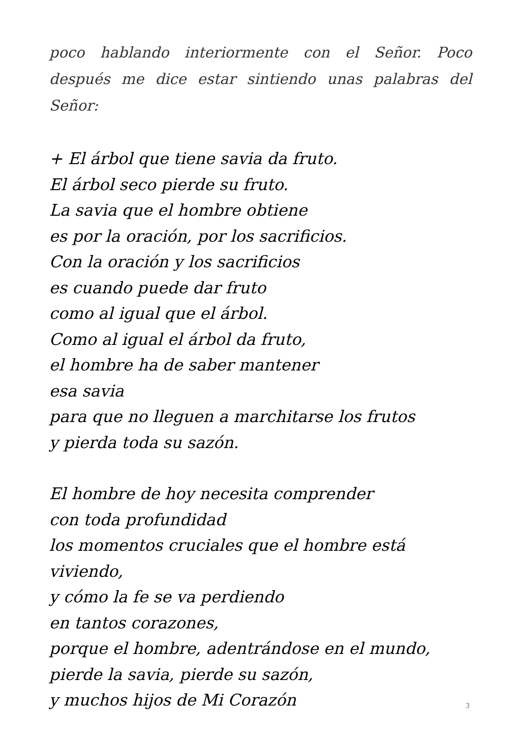poco hablando interiormente con el Señor. Poco después me dice estar sintiendo unas palabras del Señor:
+ El árbol que tiene savia da fruto.
El árbol seco pierde su fruto.
La savia que el hombre obtiene
es por la oración, por los sacrificios.
Con la oración y los sacrificios
es cuando puede dar fruto
como al igual que el árbol.
Como al igual el árbol da fruto,
el hombre ha de saber mantener
esa savia
para que no lleguen a marchitarse los frutos
y pierda toda su sazón.
El hombre de hoy necesita comprender
con toda profundidad
los momentos cruciales que el hombre está viviendo,
y cómo la fe se va perdiendo
en tantos corazones,
porque el hombre, adentrándose en el mundo,
pierde la savia, pierde su sazón,
y muchos hijos de Mi Corazón
3